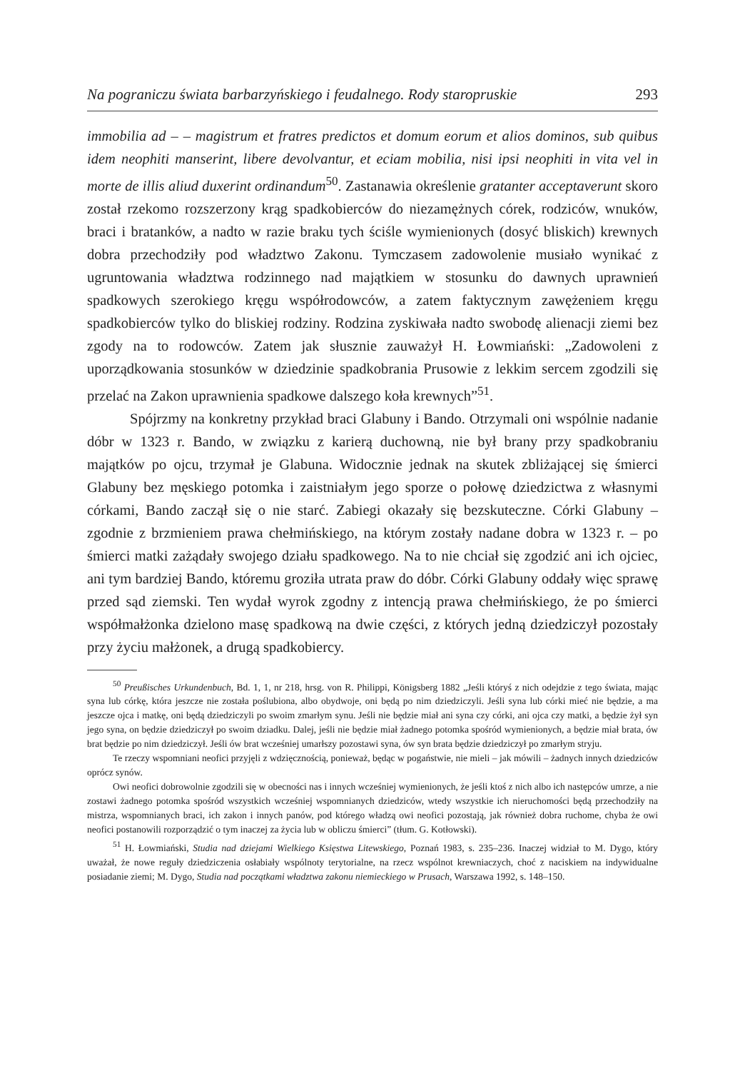Na pograniczu świata barbarzyńskiego i feudalnego. Rody staropruskie 293
immobilia ad – – magistrum et fratres predictos et domum eorum et alios dominos, sub quibus idem neophiti manserint, libere devolvantur, et eciam mobilia, nisi ipsi neophiti in vita vel in morte de illis aliud duxerint ordinandum<sup>50</sup>. Zastanawia określenie gratanter acceptaverunt skoro został rzekomo rozszerzony krąg spadkobierców do niezamężnych córek, rodziców, wnuków, braci i bratanków, a nadto w razie braku tych ściśle wymienionych (dosyć bliskich) krewnych dobra przechodziły pod władztwo Zakonu. Tymczasem zadowolenie musiało wynikać z ugruntowania władztwa rodzinnego nad majątkiem w stosunku do dawnych uprawnień spadkowych szerokiego kręgu współrodowców, a zatem faktycznym zawężeniem kręgu spadkobierców tylko do bliskiej rodziny. Rodzina zyskiwała nadto swobodę alienacji ziemi bez zgody na to rodowców. Zatem jak słusznie zauważył H. Łowmiański: „Zadowoleni z uporządkowania stosunków w dziedzinie spadkobrania Prusowie z lekkim sercem zgodzili się przelać na Zakon uprawnienia spadkowe dalszego koła krewnych”<sup>51</sup>.
Spójrzmy na konkretny przykład braci Glabuny i Bando. Otrzymali oni wspólnie nadanie dóbr w 1323 r. Bando, w związku z karierą duchowną, nie był brany przy spadkobraniu majątków po ojcu, trzymał je Glabuna. Widocznie jednak na skutek zbliżającej się śmierci Glabuny bez męskiego potomka i zaistniałym jego sporze o połowę dziedzictwa z własnymi córkami, Bando zaczął się o nie starć. Zabiegi okazały się bezskuteczne. Córki Glabuny – zgodnie z brzmieniem prawa chełmińskiego, na którym zostały nadane dobra w 1323 r. – po śmierci matki zażądały swojego działu spadkowego. Na to nie chciał się zgodzić ani ich ojciec, ani tym bardziej Bando, któremu groziła utrata praw do dóbr. Córki Glabuny oddały więc sprawę przed sąd ziemski. Ten wydał wyrok zgodny z intencją prawa chełmińskiego, że po śmierci współmałżonka dzielono masę spadkową na dwie części, z których jedną dziedziczył pozostały przy życiu małżonek, a drugą spadkobiercy.
<sup>50</sup> Preußisches Urkundenbuch, Bd. 1, 1, nr 218, hrsg. von R. Philippi, Königsberg 1882 „Jeśli któryś z nich odejdzie z tego świata, mając syna lub córkę, która jeszcze nie została poślubiona, albo obydwoje, oni będą po nim dziedziczyli. Jeśli syna lub córki mieć nie będzie, a ma jeszcze ojca i matkę, oni będą dziedziczyli po swoim zmarłym synu. Jeśli nie będzie miał ani syna czy córki, ani ojca czy matki, a będzie żył syn jego syna, on będzie dziedziczył po swoim dziadku. Dalej, jeśli nie będzie miał żadnego potomka spośród wymienionych, a będzie miał brata, ów brat będzie po nim dziedziczył. Jeśli ów brat wcześniej umarłszy pozostawi syna, ów syn brata będzie dziedziczył po zmarłym stryju.
Te rzeczy wspomniani neofici przyjęli z wdzięcznością, ponieważ, będąc w pogaństwie, nie mieli – jak mówili – żadnych innych dziedziców oprócz synów.
Owi neofici dobrowolnie zgodzili się w obecności nas i innych wcześniej wymienionych, że jeśli ktoś z nich albo ich następców umrze, a nie zostawi żadnego potomka spośród wszystkich wcześniej wspomnianych dziedziców, wtedy wszystkie ich nieruchomości będą przechodziły na mistrza, wspomnianych braci, ich zakon i innych panów, pod którego władzą owi neofici pozostają, jak również dobra ruchome, chyba że owi neofici postanowili rozporządzić o tym inaczej za życia lub w obliczu śmierci” (tłum. G. Kotłowski).
<sup>51</sup> H. Łowmiański, Studia nad dziejami Wielkiego Księstwa Litewskiego, Poznań 1983, s. 235–236. Inaczej widział to M. Dygo, który uważał, że nowe reguły dziedziczenia osłabiały wspólnoty terytorialne, na rzecz wspólnot krewniaczych, choć z naciskiem na indywidualne posiadanie ziemi; M. Dygo, Studia nad początkami władztwa zakonu niemieckiego w Prusach, Warszawa 1992, s. 148–150.